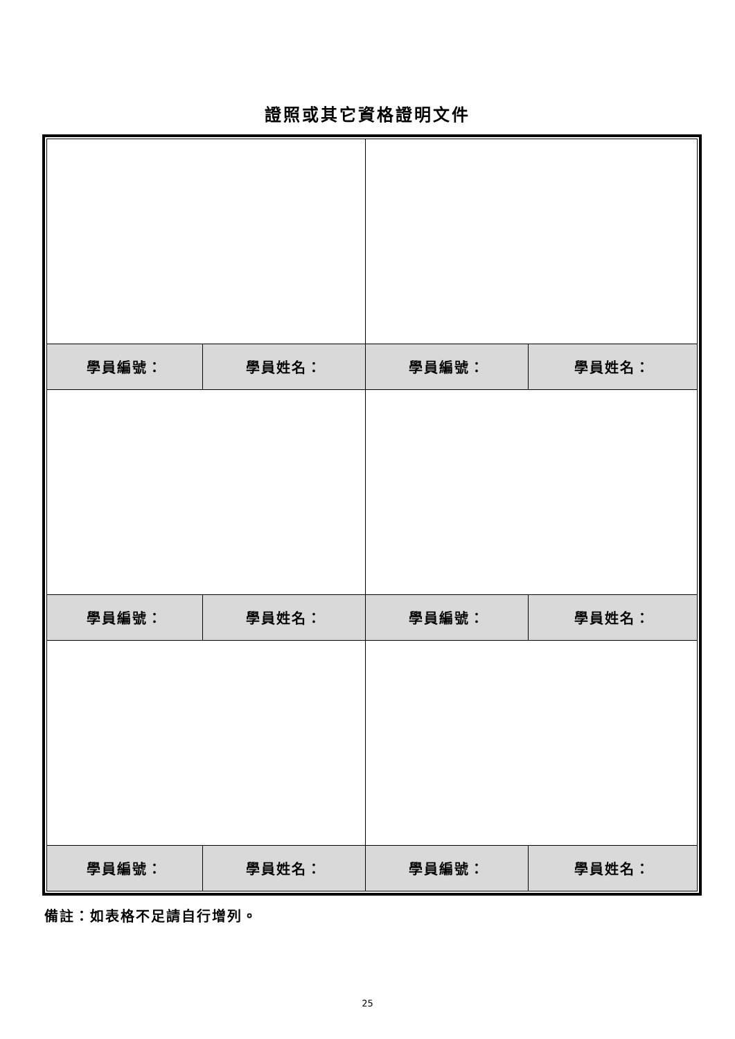證照或其它資格證明文件
| 學員編號： | 學員姓名： | 學員編號： | 學員姓名： |
| 學員編號： | 學員姓名： | 學員編號： | 學員姓名： |
| 學員編號： | 學員姓名： | 學員編號： | 學員姓名： |
備註：如表格不足請自行增列。
25